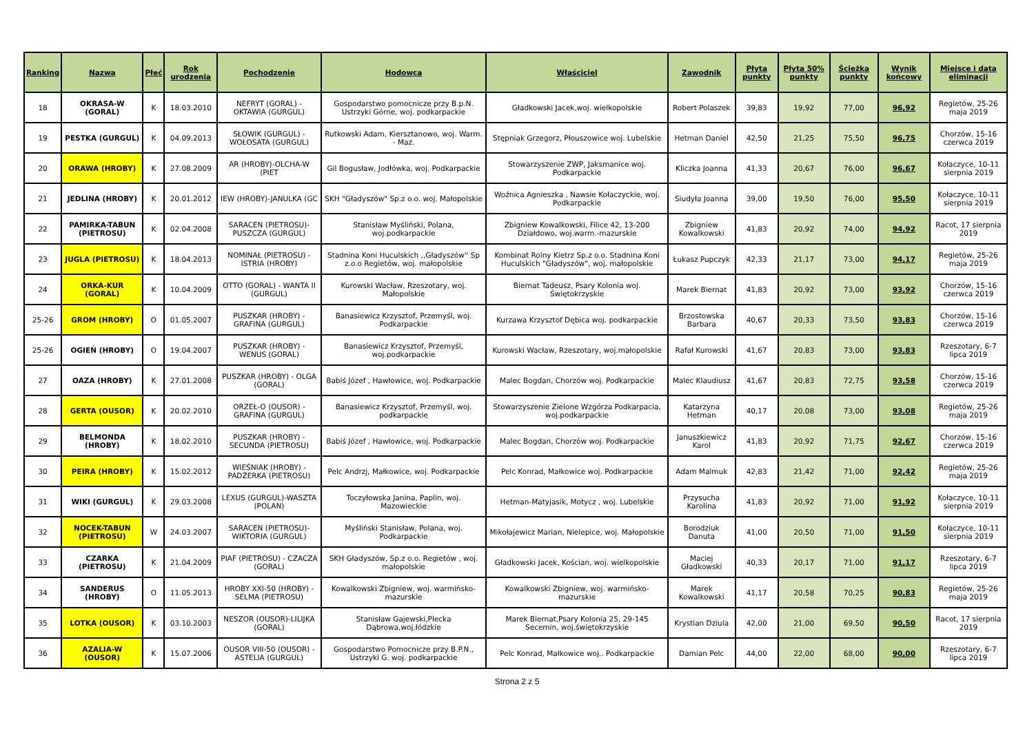| Ranking | Nazwa | Płeć | Rok urodzenia | Pochodzenie | Hodowca | Właściciel | Zawodnik | Płyta punkty | Płyta 50% punkty | Ścieżka punkty | Wynik końcowy | Miejsce i data eliminacji |
| --- | --- | --- | --- | --- | --- | --- | --- | --- | --- | --- | --- | --- |
| 18 | OKRASA-W (GORAL) | K | 18.03.2010 | NEFRYT (GORAL) - OKTAWIA (GURGUL) | Gospodarstwo pomocnicze przy B.p.N. Ustrzyki Górne, woj. podkarpackie | Gładkowski Jacek,woj. wielkopolskie | Robert Polaszek | 39,83 | 19,92 | 77,00 | 96,92 | Regietów, 25-26 maja 2019 |
| 19 | PESTKA (GURGUL) | K | 04.09.2013 | SŁOWIK (GURGUL) - WOŁOSATA (GURGUL) | Rutkowski Adam, Kiersztanowo, woj. Warm. - Maz. | Stępniak Grzegorz, Płouszowice woj. Lubelskie | Hetman Daniel | 42,50 | 21,25 | 75,50 | 96,75 | Chorzów, 15-16 czerwca 2019 |
| 20 | ORAWA (HROBY) | K | 27.08.2009 | AR (HROBY)-OLCHA-W (PIET | Gil Bogusław, Jodłówka, woj. Podkarpackie | Stowarzyszenie ZWP, Jaksmanice woj. Podkarpackie | Kliczka Joanna | 41,33 | 20,67 | 76,00 | 96,67 | Kołaczyce, 10-11 sierpnia 2019 |
| 21 | JEDLINA (HROBY) | K | 20.01.2012 | IEW (HROBY)-JANULKA (GC | SKH "Gładyszów" Sp.z o.o. woj. Małopolskie | Woźnica Agnieszka , Nawsie Kołaczyckie, woj. Podkarpackie | Siudyła Joanna | 39,00 | 19,50 | 76,00 | 95,50 | Kołaczyce, 10-11 sierpnia 2019 |
| 22 | PAMIRKA-TABUN (PIETROSU) | K | 02.04.2008 | SARACEN (PIETROSU)-PUSZCZA (GURGUL) | Stanisław Myśliński, Polana, woj.podkarpackie | Zbigniew Kowalkowski, Filice 42, 13-200 Działdowo, woj.warm.-mazurskie | Zbigniew Kowalkowski | 41,83 | 20,92 | 74,00 | 94,92 | Racot, 17 sierpnia 2019 |
| 23 | JUGLA (PIETROSU) | K | 18.04.2013 | NOMINAŁ (PIETROSU) - ISTRIA (HROBY) | Stadnina Koni Huculskich ,,Gładyszów'' Sp z.o.o Regietów, woj. małopolskie | Kombinat Rolny Kietrz Sp.z o.o. Stadnina Koni Huculskich "Gładyszów", woj. małopolskie | Łukasz Pupczyk | 42,33 | 21,17 | 73,00 | 94,17 | Regietów, 25-26 maja 2019 |
| 24 | ORKA-KUR (GORAL) | K | 10.04.2009 | OTTO (GORAL) - WANTA II (GURGUL) | Kurowski Wacław, Rzeszotary, woj. Małopolskie | Biernat Tadeusz, Psary Kolonia woj. Świętokrzyskie | Marek Biernat | 41,83 | 20,92 | 73,00 | 93,92 | Chorzów, 15-16 czerwca 2019 |
| 25-26 | GROM (HROBY) | O | 01.05.2007 | PUSZKAR (HROBY) - GRAFINA (GURGUL) | Banasiewicz Krzysztof, Przemyśl, woj. Podkarpackie | Kurzawa Krzysztof Dębica woj. podkarpackie | Brzostowska Barbara | 40,67 | 20,33 | 73,50 | 93,83 | Chorzów, 15-16 czerwca 2019 |
| 25-26 | OGIEŃ (HROBY) | O | 19.04.2007 | PUSZKAR (HROBY) - WENUS (GORAL) | Banasiewicz Krzysztof, Przemyśl, woj.podkarpackie | Kurowski Wacław, Rzeszotary, woj.małopolskie | Rafał Kurowski | 41,67 | 20,83 | 73,00 | 93,83 | Rzeszotary, 6-7 lipca 2019 |
| 27 | OAZA (HROBY) | K | 27.01.2008 | PUSZKAR (HROBY) - OLGA (GORAL) | Babiś Józef , Hawłowice, woj. Podkarpackie | Malec Bogdan, Chorzów woj. Podkarpackie | Malec Klaudiusz | 41,67 | 20,83 | 72,75 | 93,58 | Chorzów, 15-16 czerwca 2019 |
| 28 | GERTA (OUSOR) | K | 20.02.2010 | ORZEŁ-O (OUSOR) - GRAFINA (GURGUL) | Banasiewicz Krzysztof, Przemyśl, woj. podkarpackie | Stowarzyszenie Zielone Wzgórza Podkarpacia, woj.podkarpackie | Katarzyna Hetman | 40,17 | 20,08 | 73,00 | 93,08 | Regietów, 25-26 maja 2019 |
| 29 | BELMONDA (HROBY) | K | 18.02.2010 | PUSZKAR (HROBY) - SECUNDA (PIETROSU) | Babiś Józef , Hawłowice, woj. Podkarpackie | Malec Bogdan, Chorzów woj. Podkarpackie | Januszkiewicz Karol | 41,83 | 20,92 | 71,75 | 92,67 | Chorzów, 15-16 czerwca 2019 |
| 30 | PEIRA (HROBY) | K | 15.02.2012 | WIEŚNIAK (HROBY) - PADŻERKA (PIETROSU) | Pelc Andrzj, Małkowice, woj. Podkarpackie | Pelc Konrad, Małkowice woj. Podkarpackie | Adam Malmuk | 42,83 | 21,42 | 71,00 | 92,42 | Regietów, 25-26 maja 2019 |
| 31 | WIKI (GURGUL) | K | 29.03.2008 | LEXUS (GURGUL)-WASZTA (POLAN) | Toczyłowska Janina, Paplin, woj. Mazowieckie | Hetman-Matyjasik, Motycz , woj. Lubelskie | Przysucha Karolina | 41,83 | 20,92 | 71,00 | 91,92 | Kołaczyce, 10-11 sierpnia 2019 |
| 32 | NOCEK-TABUN (PIETROSU) | W | 24.03.2007 | SARACEN (PIETROSU)-WIKTORIA (GURGUL) | Myśliński Stanisław, Polana, woj. Podkarpackie | Mikołajewicz Marian, Nielepice, woj. Małopolskie | Borodziuk Danuta | 41,00 | 20,50 | 71,00 | 91,50 | Kołaczyce, 10-11 sierpnia 2019 |
| 33 | CZARKA (PIETROSU) | K | 21.04.2009 | PIAF (PIETROSU) - CZACZA (GORAL) | SKH Gładyszów, Sp.z o.o. Regietów , woj. małopolskie | Gładkowski Jacek, Kościan, woj. wielkopolskie | Maciej Gładkowski | 40,33 | 20,17 | 71,00 | 91,17 | Rzeszotary, 6-7 lipca 2019 |
| 34 | SANDERUS (HROBY) | O | 11.05.2013 | HROBY XXI-50 (HROBY) - SELMA (PIETROSU) | Kowalkowski Zbigniew, woj. warmińsko-mazurskie | Kowalkowski Zbigniew, woj. warmińsko-mazurskie | Marek Kowalkowski | 41,17 | 20,58 | 70,25 | 90,83 | Regietów, 25-26 maja 2019 |
| 35 | LOTKA (OUSOR) | K | 03.10.2003 | NESZOR (OUSOR)-LILIJKA (GORAL) | Stanisław Gajewski,Plecka Dąbrowa,woj.łódzkie | Marek Biernat,Psary Kolonia 25, 29-145 Secemin, woj.świętokrzyskie | Krystian Dziula | 42,00 | 21,00 | 69,50 | 90,50 | Racot, 17 sierpnia 2019 |
| 36 | AZALIA-W (OUSOR) | K | 15.07.2006 | OUSOR VIII-50 (OUSOR) - ASTELIA (GURGUL) | Gospodarstwo Pomocnicze przy B.P.N., Ustrzyki G. woj. podkarpackie | Pelc Konrad, Małkowice woj.. Podkarpackie | Damian Pelc | 44,00 | 22,00 | 68,00 | 90,00 | Rzeszotary, 6-7 lipca 2019 |
Strona 2 z 5